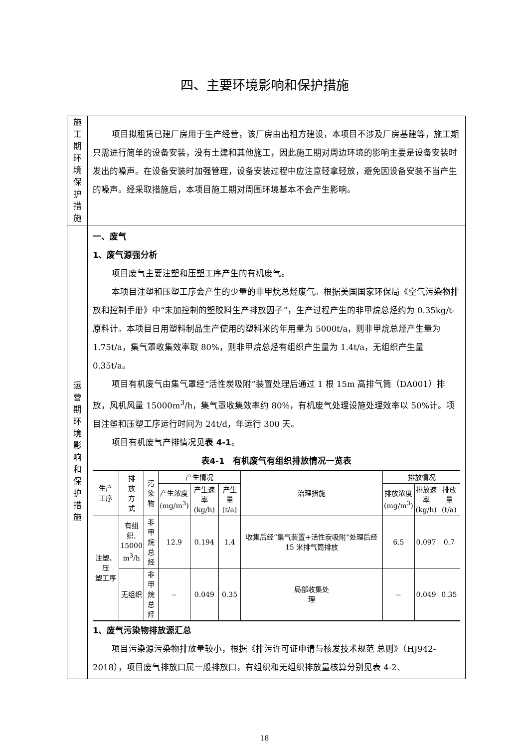四、主要环境影响和保护措施
| 施 工 期 环 境 保 护 措 施 | 项目拟租赁已建厂房用于生产经营，该厂房由出租方建设，本项目不涉及厂房基建等，施工期只需进行简单的设备安装，没有土建和其他施工，因此施工期对周边环境的影响主要是设备安装时发出的噪声。在设备安装时加强管理，设备安装过程中应注意轻拿轻放，避免因设备安装不当产生的噪声。经采取措施后，本项目施工期对周围环境基本不会产生影响。 |
| 运 营 期 环 境 影 响 和 保 护 措 施 | 一、废气 1、废气源强分析 项目废气主要注塑和压塑工序产生的有机废气。 本项目注塑和压塑工序会产生的少量的非甲烷总烃废气。根据美国国家环保局《空气污染物排放和控制手册》中“未加控制的塑胶料生产排放因子”，生产过程产生的非甲烷总烃约为 0.35kg/t-原料计。本项目日用塑料制品生产使用的塑料米的年用量为 5000t/a，则非甲烷总烃产生量为 1.75t/a，集气罩收集效率取 80%，则非甲烷总烃有组织产生量为 1.4t/a，无组织产生量 0.35t/a。 项目有机废气由集气罩经“活性炭吸附”装置处理后通过 1 根 15m 高排气筒（DA001）排放，风机风量 15000m<sup>3</sup>/h，集气罩收集效率约 80%，有机废气处理设施处理效率以 50%计。项目注塑和压塑工序运行时间为 24t/d，年运行 300 天。 项目有机废气产排情况见 表 4-1 。 表4-1 有机废气有组织排放情况一览表 / 生产 工序 / 排 放 方 式 / 污染 物 / 产生情况 / / / 治理措施 / 排放情况 / / / / --- / --- / --- / --- / --- / --- / --- / --- / --- / --- / / / / / 产生浓度 (mg/m<sup>3</sup>) / 产生速 率(kg/h) / 产生量 (t/a) / / 排放浓度 (mg/m<sup>3</sup>) / 排放速 率 (kg/h) / 排放 量(t/a) / / 注塑、压 塑工序 / 有组 织, 15000 m<sup>3</sup>/h / 非甲 烷总 烃 / 12.9 / 0.194 / 1.4 / 收集后经“集气装置+活性炭吸附”处理后经 15 米排气筒排放 / 6.5 / 0.097 / 0.7 / / / 无组织 / 非甲 烷总 烃 / -- / 0.049 / 0.35 / 局部收集处 理 / -- / 0.049 / 0.35 / 1、废气污染物排放源汇总 项目污染源污染物排放量较小，根据《排污许可证申请与核发技术规范 总则》（HJ942-2018），项目废气排放口属一般排放口，有组织和无组织排放量核算分别见表 4-2、 |
18